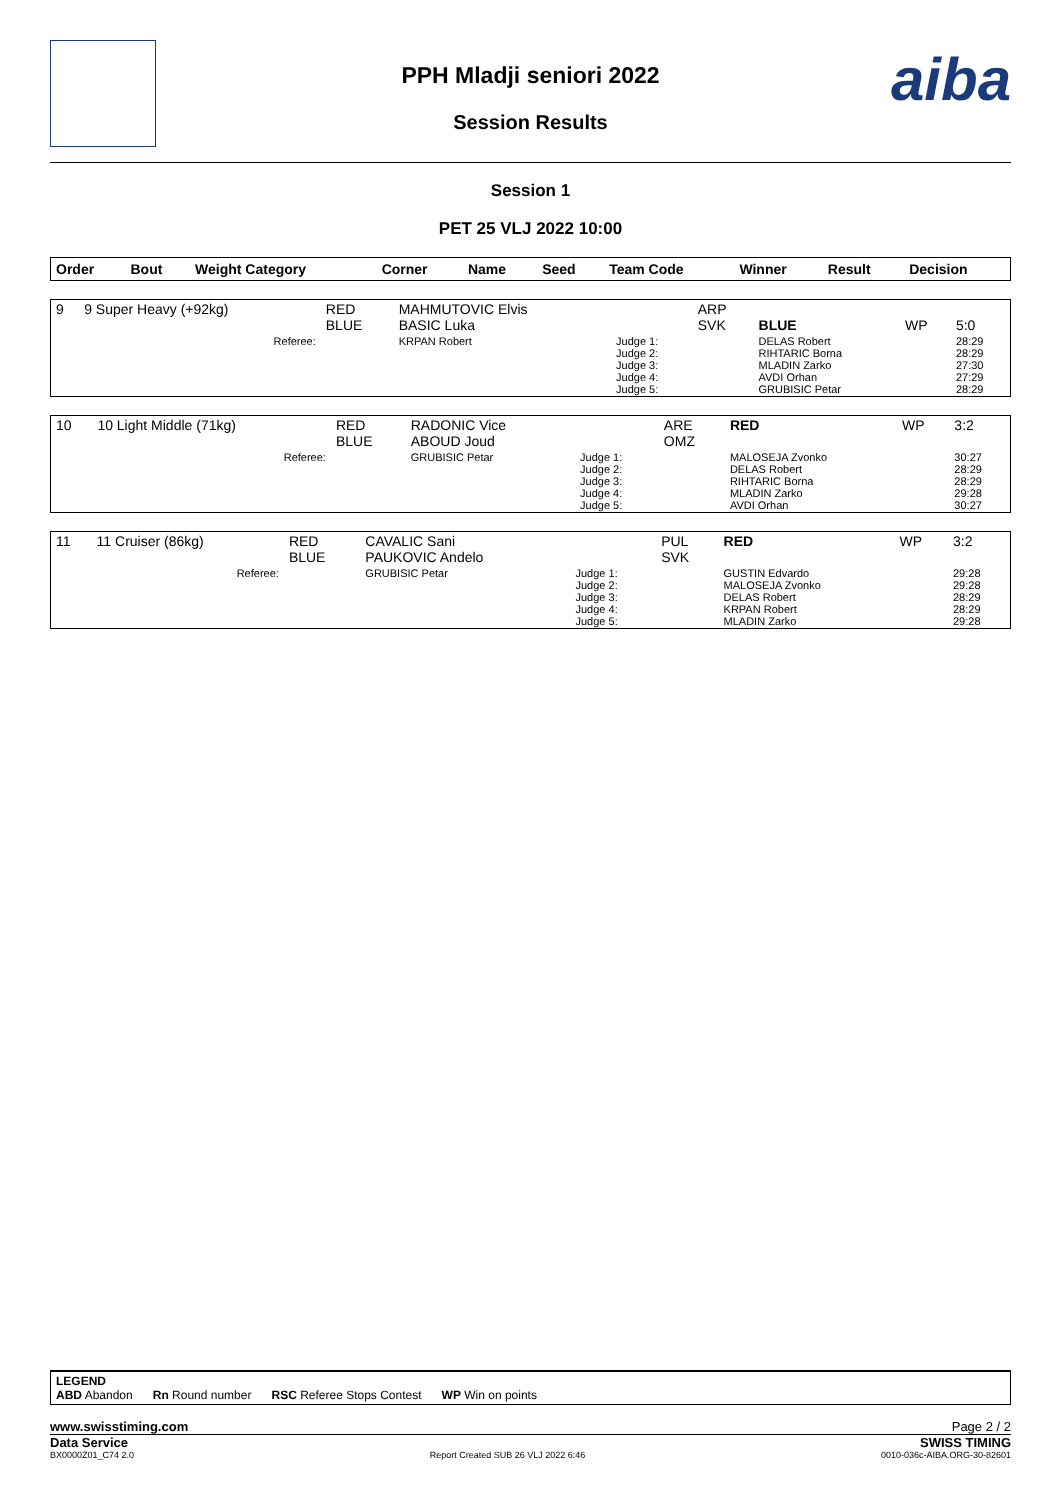aiba
PPH Mladji seniori 2022
Session Results
Session 1
PET 25 VLJ 2022 10:00
| Order | Bout | Weight Category | Corner | Name | Seed | Team Code | Winner | Result | Decision |
| --- | --- | --- | --- | --- | --- | --- | --- | --- | --- |
| 9 | 9 Super Heavy (+92kg) | RED BLUE | MAHMUTOVIC Elvis BASIC Luka | | ARP SVK | BLUE | WP | 5:0 |
| | Referee: | | KRPAN Robert | Judge 1: Judge 2: Judge 3: Judge 4: Judge 5: | | DELAS Robert RIHTARIC Borna MLADIN Zarko AVDI Orhan GRUBISIC Petar | | 28:29 28:29 27:30 27:29 28:29 |
| 10 | 10 Light Middle (71kg) | RED BLUE | RADONIC Vice ABOUD Joud | | ARE OMZ | RED | WP | 3:2 |
| | Referee: | | GRUBISIC Petar | Judge 1: Judge 2: Judge 3: Judge 4: Judge 5: | | MALOSEJA Zvonko DELAS Robert RIHTARIC Borna MLADIN Zarko AVDI Orhan | | 30:27 28:29 28:29 29:28 30:27 |
| 11 | 11 Cruiser (86kg) | RED BLUE | CAVALIC Sani PAUKOVIC Andelo | | PUL SVK | RED | WP | 3:2 |
| | Referee: | | GRUBISIC Petar | Judge 1: Judge 2: Judge 3: Judge 4: Judge 5: | | GUSTIN Edvardo MALOSEJA Zvonko DELAS Robert KRPAN Robert MLADIN Zarko | | 29:28 29:28 28:29 28:29 29:28 |
LEGEND
ABD Abandon Rn Round number RSC Referee Stops Contest WP Win on points
www.swisstiming.com Page 2 / 2
Data Service SWISS TIMING
BX0000Z01_C74 2.0 Report Created SUB 26 VLJ 2022 6:46 0010-036c-AIBA.ORG-30-82601